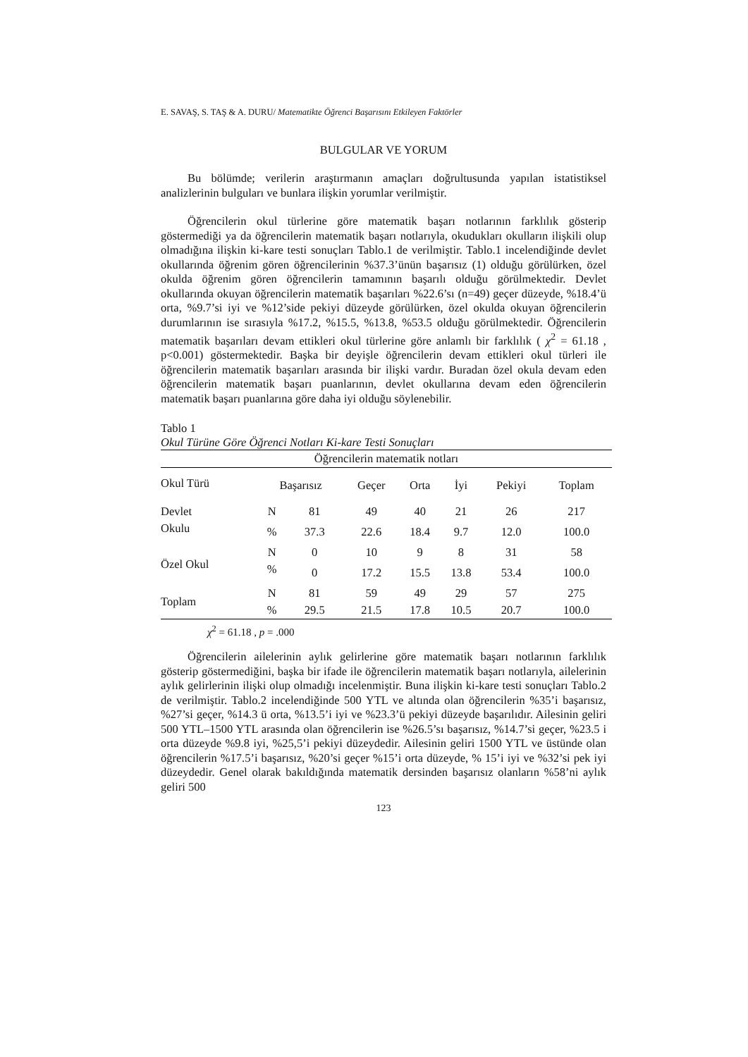E. SAVAŞ, S. TAŞ & A. DURU/ Matematikte Öğrenci Başarısını Etkileyen Faktörler
BULGULAR VE YORUM
Bu bölümde; verilerin araştırmanın amaçları doğrultusunda yapılan istatistiksel analizlerinin bulguları ve bunlara ilişkin yorumlar verilmiştir.
Öğrencilerin okul türlerine göre matematik başarı notlarının farklılık gösterip göstermediği ya da öğrencilerin matematik başarı notlarıyla, okudukları okulların ilişkili olup olmadığına ilişkin ki-kare testi sonuçları Tablo.1 de verilmiştir. Tablo.1 incelendiğinde devlet okullarında öğrenim gören öğrencilerinin %37.3’ünün başarısız (1) olduğu görülürken, özel okulda öğrenim gören öğrencilerin tamamının başarılı olduğu görülmektedir. Devlet okullarında okuyan öğrencilerin matematik başarıları %22.6’sı (n=49) geçer düzeyde, %18.4’ü orta, %9.7’si iyi ve %12’side pekiyi düzeyde görülürken, özel okulda okuyan öğrencilerin durumlarının ise sırasıyla %17.2, %15.5, %13.8, %53.5 olduğu görülmektedir. Öğrencilerin matematik başarıları devam ettikleri okul türlerine göre anlamlı bir farklılık ( χ<sup>2</sup> = 61.18 , p<0.001) göstermektedir. Başka bir deyişle öğrencilerin devam ettikleri okul türleri ile öğrencilerin matematik başarıları arasında bir ilişki vardır. Buradan özel okula devam eden öğrencilerin matematik başarı puanlarının, devlet okullarına devam eden öğrencilerin matematik başarı puanlarına göre daha iyi olduğu söylenebilir.
Tablo 1
Okul Türüne Göre Öğrenci Notları Ki-kare Testi Sonuçları
| Öğrencilerin matematik notları | | | | | | | | |
| --- | --- | --- | --- | --- | --- | --- | --- | --- |
| Okul Türü | Başarısız | | Geçer | Orta | İyi | Pekiyi | Toplam | |
| Devlet | N | 81 | 49 | 40 | 21 | 26 | 217 | |
| Okulu | % | 37.3 | 22.6 | 18.4 | 9.7 | 12.0 | 100.0 | |
| Özel Okul | N | 0 | 10 | 9 | 8 | 31 | 58 | |
| | % | 0 | 17.2 | 15.5 | 13.8 | 53.4 | 100.0 | |
| Toplam | N | 81 | 59 | 49 | 29 | 57 | 275 | |
| | % | 29.5 | 21.5 | 17.8 | 10.5 | 20.7 | 100.0 | |
χ<sup>2</sup> = 61.18 , p = .000
Öğrencilerin ailelerinin aylık gelirlerine göre matematik başarı notlarının farklılık gösterip göstermediğini, başka bir ifade ile öğrencilerin matematik başarı notlarıyla, ailelerinin aylık gelirlerinin ilişki olup olmadığı incelenmiştir. Buna ilişkin ki-kare testi sonuçları Tablo.2 de verilmiştir. Tablo.2 incelendiğinde 500 YTL ve altında olan öğrencilerin %35’i başarısız, %27’si geçer, %14.3 ü orta, %13.5’i iyi ve %23.3’ü pekiyi düzeyde başarılıdır. Ailesinin geliri 500 YTL–1500 YTL arasında olan öğrencilerin ise %26.5’sı başarısız, %14.7’si geçer, %23.5 i orta düzeyde %9.8 iyi, %25,5’i pekiyi düzeydedir. Ailesinin geliri 1500 YTL ve üstünde olan öğrencilerin %17.5’i başarısız, %20’si geçer %15’i orta düzeyde, % 15’i iyi ve %32’si pek iyi düzeydedir. Genel olarak bakıldığında matematik dersinden başarısız olanların %58’ni aylık geliri 500
123